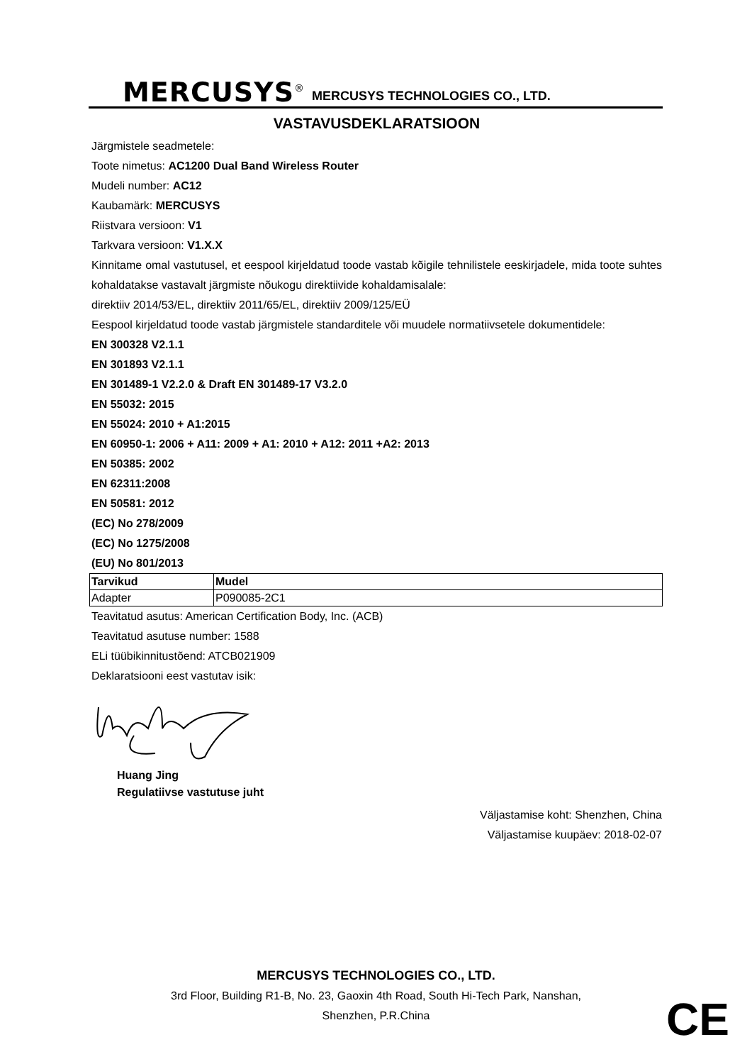MERCUSYS<sup>®</sup> MERCUSYS TECHNOLOGIES CO., LTD.
VASTAVUSDEKLARATSIOON
Järgmistele seadmetele:
Toote nimetus: AC1200 Dual Band Wireless Router
Mudeli number: AC12
Kaubamärk: MERCUSYS
Riistvara versioon: V1
Tarkvara versioon: V1.X.X
Kinnitame omal vastutusel, et eespool kirjeldatud toode vastab kõigile tehnilistele eeskirjadele, mida toote suhtes kohaldatakse vastavalt järgmiste nõukogu direktiivide kohaldamisalale:
direktiiv 2014/53/EL, direktiiv 2011/65/EL, direktiiv 2009/125/EÜ
Eespool kirjeldatud toode vastab järgmistele standarditele või muudele normatiivsetele dokumentidele:
EN 300328 V2.1.1
EN 301893 V2.1.1
EN 301489-1 V2.2.0 & Draft EN 301489-17 V3.2.0
EN 55032: 2015
EN 55024: 2010 + A1:2015
EN 60950-1: 2006 + A11: 2009 + A1: 2010 + A12: 2011 +A2: 2013
EN 50385: 2002
EN 62311:2008
EN 50581: 2012
(EC) No 278/2009
(EC) No 1275/2008
(EU) No 801/2013
| Tarvikud | Mudel |
| --- | --- |
| Adapter | P090085-2C1 |
Teavitatud asutus: American Certification Body, Inc. (ACB)
Teavitatud asutuse number: 1588
ELi tüübikinnitustõend: ATCB021909
Deklaratsiooni eest vastutav isik:
Huang Jing
Regulatiivse vastutuse juht
Väljastamise koht: Shenzhen, China
Väljastamise kuupäev: 2018-02-07
MERCUSYS TECHNOLOGIES CO., LTD.
3rd Floor, Building R1-B, No. 23, Gaoxin 4th Road, South Hi-Tech Park, Nanshan,
Shenzhen, P.R.China
CE